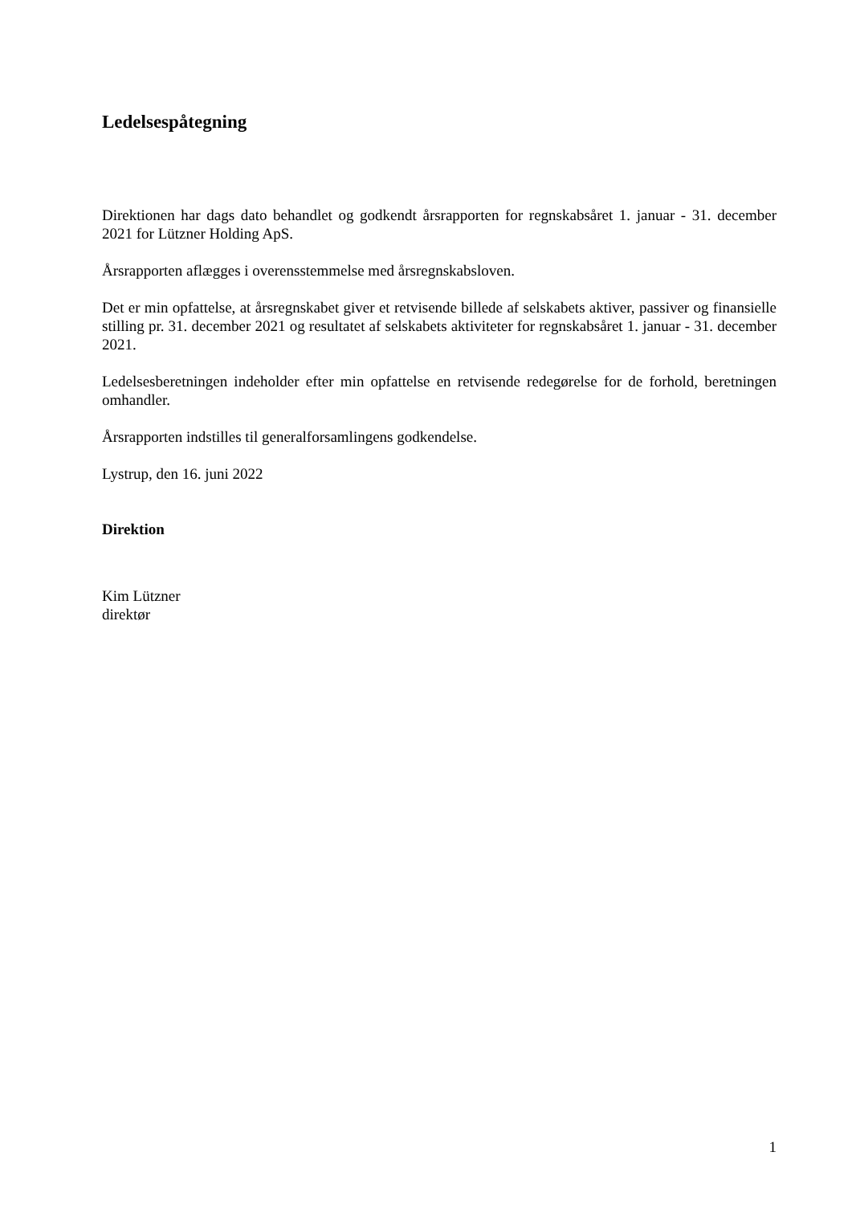Ledelsespåtegning
Direktionen har dags dato behandlet og godkendt årsrapporten for regnskabsåret 1. januar - 31. december 2021 for Lützner Holding ApS.
Årsrapporten aflægges i overensstemmelse med årsregnskabsloven.
Det er min opfattelse, at årsregnskabet giver et retvisende billede af selskabets aktiver, passiver og finansielle stilling pr. 31. december 2021 og resultatet af selskabets aktiviteter for regnskabsåret 1. januar - 31. december 2021.
Ledelsesberetningen indeholder efter min opfattelse en retvisende redegørelse for de forhold, beretningen omhandler.
Årsrapporten indstilles til generalforsamlingens godkendelse.
Lystrup, den 16. juni 2022
Direktion
Kim Lützner
direktør
1